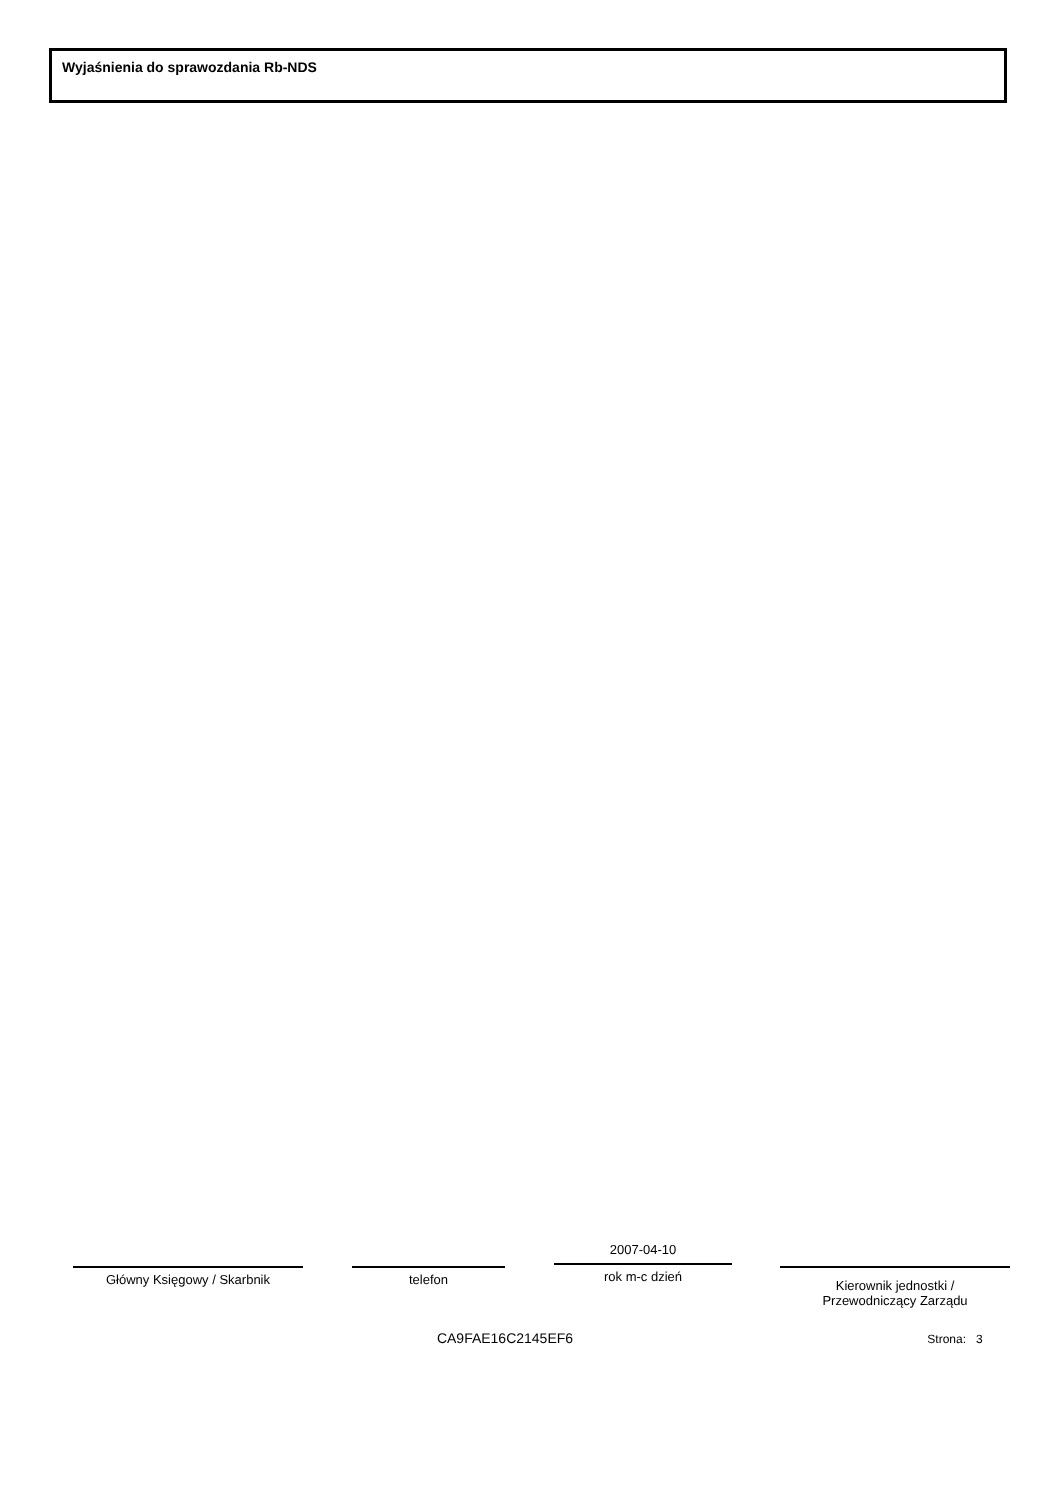Wyjaśnienia do sprawozdania Rb-NDS
Główny Księgowy / Skarbnik telefon
2007-04-10
rok m-c dzień
Kierownik jednostki /
Przewodniczący Zarządu
CA9FAE16C2145EF6 Strona: 3